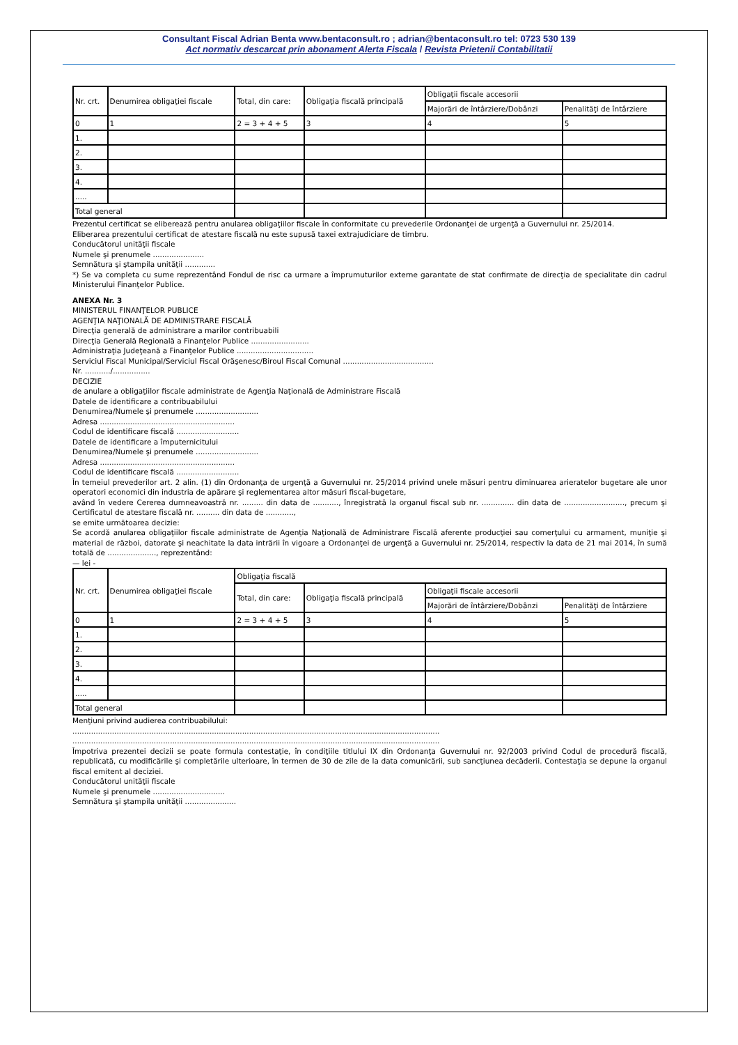Consultant Fiscal Adrian Benta www.bentaconsult.ro ; adrian@bentaconsult.ro tel: 0723 530 139
Act normativ descarcat prin abonament Alerta Fiscala / Revista Prietenii Contabilitatii
| Nr. crt. | Denumirea obligaţiei fiscale | Total, din care: | Obligaţia fiscală principală | Obligaţii fiscale accesorii | |
| | | | | Majorări de întârziere/Dobânzi | Penalităţi de întârziere |
| 0 | 1 | 2 = 3 + 4 + 5 | 3 | 4 | 5 |
| 1. | | | | | |
| 2. | | | | | |
| 3. | | | | | |
| 4. | | | | | |
| ..... | | | | | |
| Total general | | | | | |
Prezentul certificat se eliberează pentru anularea obligaţiilor fiscale în conformitate cu prevederile Ordonanţei de urgenţă a Guvernului nr. 25/2014.
Eliberarea prezentului certificat de atestare fiscală nu este supusă taxei extrajudiciare de timbru.
Conducătorul unităţii fiscale
Numele şi prenumele ......................
Semnătura şi ştampila unităţii .............
*) Se va completa cu sume reprezentând Fondul de risc ca urmare a împrumuturilor externe garantate de stat confirmate de direcţia de specialitate din cadrul Ministerului Finanţelor Publice.
ANEXA Nr. 3
MINISTERUL FINANŢELOR PUBLICE
AGENŢIA NAŢIONALĂ DE ADMINISTRARE FISCALĂ
Direcţia generală de administrare a marilor contribuabili
Direcţia Generală Regională a Finanţelor Publice .........................
Administraţia Judeţeană a Finanţelor Publice .................................
Serviciul Fiscal Municipal/Serviciul Fiscal Orăşenesc/Biroul Fiscal Comunal .......................................
Nr. .........../................
DECIZIE
de anulare a obligaţiilor fiscale administrate de Agenţia Naţională de Administrare Fiscală
Datele de identificare a contribuabilului
Denumirea/Numele şi prenumele ...........................
Adresa ..........................................................
Codul de identificare fiscală ...........................
Datele de identificare a împuternicitului
Denumirea/Numele şi prenumele ...........................
Adresa ..........................................................
Codul de identificare fiscală ...........................
În temeiul prevederilor art. 2 alin. (1) din Ordonanţa de urgenţă a Guvernului nr. 25/2014 privind unele măsuri pentru diminuarea arieratelor bugetare ale unor operatori economici din industria de apărare şi reglementarea altor măsuri fiscal-bugetare,
având în vedere Cererea dumneavoastră nr. ......... din data de ..........., înregistrată la organul fiscal sub nr. .............. din data de .........................., precum şi Certificatul de atestare fiscală nr. .......... din data de ............,
se emite următoarea decizie:
Se acordă anularea obligaţiilor fiscale administrate de Agenţia Naţională de Administrare Fiscală aferente producţiei sau comerţului cu armament, muniţie şi material de război, datorate şi neachitate la data intrării în vigoare a Ordonanţei de urgenţă a Guvernului nr. 25/2014, respectiv la data de 21 mai 2014, în sumă totală de ....................., reprezentând:
— lei -
| Nr. crt. | Denumirea obligaţiei fiscale | Obligaţia fiscală | | | |
| | | Total, din care: | Obligaţia fiscală principală | Obligaţii fiscale accesorii | |
| | | | | Majorări de întârziere/Dobânzi | Penalităţi de întârziere |
| 0 | 1 | 2 = 3 + 4 + 5 | 3 | 4 | 5 |
| 1. | | | | | |
| 2. | | | | | |
| 3. | | | | | |
| 4. | | | | | |
| ..... | | | | | |
| Total general | | | | | |
Menţiuni privind audierea contribuabilului:
..............................................................................................................................................................
..............................................................................................................................................................
Împotriva prezentei decizii se poate formula contestaţie, în condiţiile titlului IX din Ordonanţa Guvernului nr. 92/2003 privind Codul de procedură fiscală, republicată, cu modificările şi completările ulterioare, în termen de 30 de zile de la data comunicării, sub sancţiunea decăderii. Contestaţia se depune la organul fiscal emitent al deciziei.
Conducătorul unităţii fiscale
Numele şi prenumele ...............................
Semnătura şi ştampila unităţii ......................